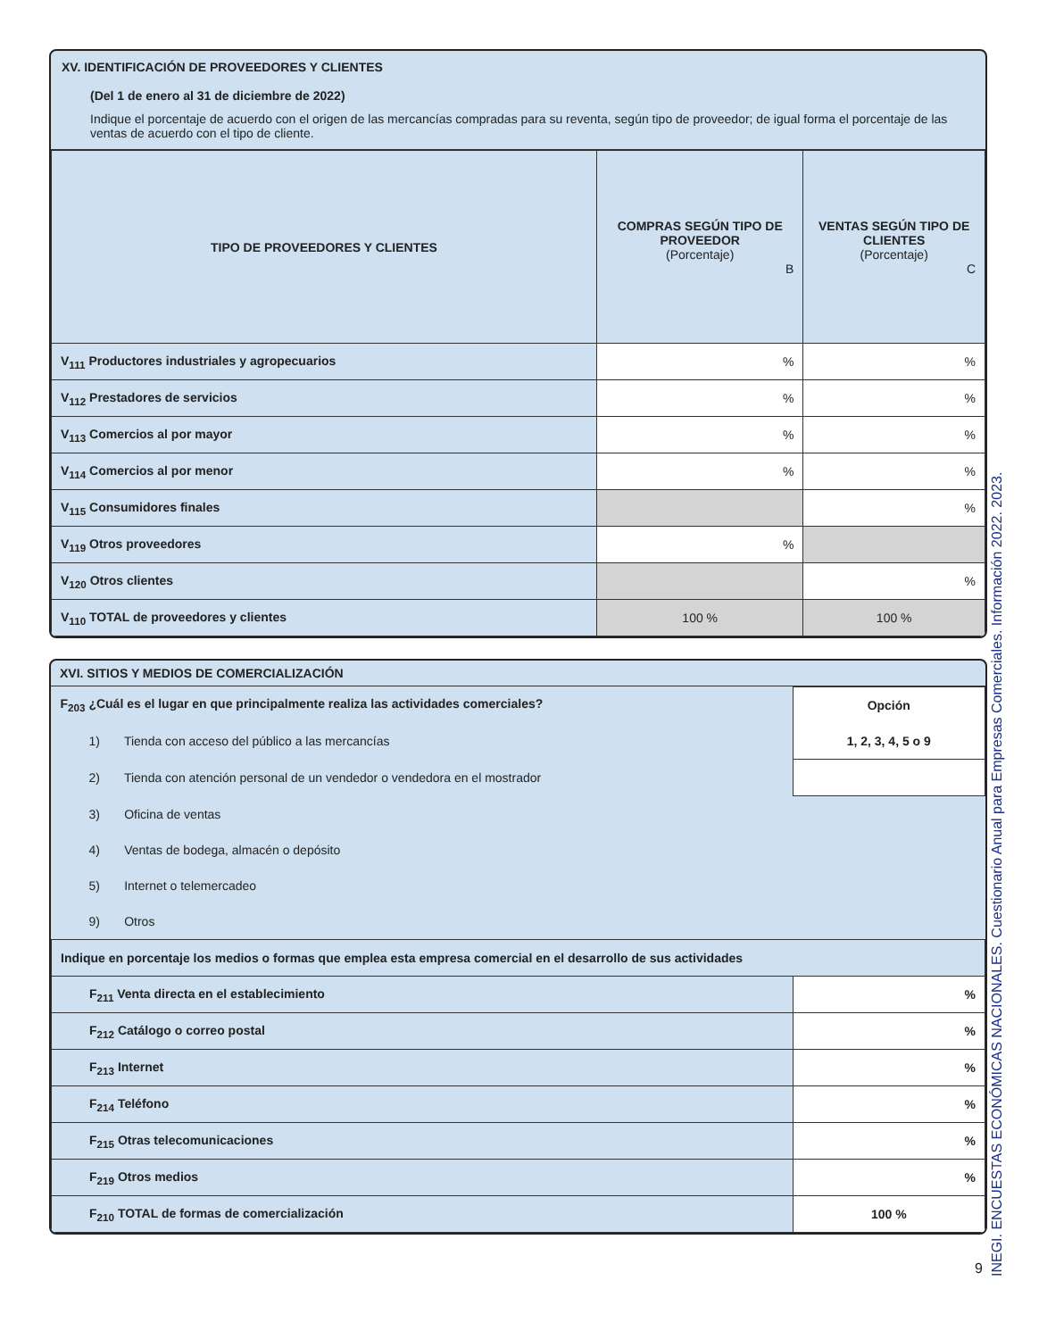XV. IDENTIFICACIÓN DE PROVEEDORES Y CLIENTES
(Del 1 de enero al 31 de diciembre de 2022)
Indique el porcentaje de acuerdo con el origen de las mercancías compradas para su reventa, según tipo de proveedor; de igual forma el porcentaje de las ventas de acuerdo con el tipo de cliente.
| TIPO DE PROVEEDORES Y CLIENTES | COMPRAS SEGÚN TIPO DE PROVEEDOR (Porcentaje) B | VENTAS SEGÚN TIPO DE CLIENTES (Porcentaje) C |
| --- | --- | --- |
| V<sub>111</sub> Productores industriales y agropecuarios | % | % |
| V<sub>112</sub> Prestadores de servicios | % | % |
| V<sub>113</sub> Comercios al por mayor | % | % |
| V<sub>114</sub> Comercios al por menor | % | % |
| V<sub>115</sub> Consumidores finales | | % |
| V<sub>119</sub> Otros proveedores | % | |
| V<sub>120</sub> Otros clientes | | % |
| V<sub>110</sub> TOTAL de proveedores y clientes | 100 % | 100 % |
XVI. SITIOS Y MEDIOS DE COMERCIALIZACIÓN
| F<sub>203</sub> ¿Cuál es el lugar en que principalmente realiza las actividades comerciales? | Opción |
| 1) Tienda con acceso del público a las mercancías | 1, 2, 3, 4, 5 o 9 |
| 2) Tienda con atención personal de un vendedor o vendedora en el mostrador | |
| 3) Oficina de ventas | |
| 4) Ventas de bodega, almacén o depósito | |
| 5) Internet o telemercadeo | |
| 9) Otros | |
| Indique en porcentaje los medios o formas que emplea esta empresa comercial en el desarrollo de sus actividades | |
| F<sub>211</sub> Venta directa en el establecimiento | % |
| F<sub>212</sub> Catálogo o correo postal | % |
| F<sub>213</sub> Internet | % |
| F<sub>214</sub> Teléfono | % |
| F<sub>215</sub> Otras telecomunicaciones | % |
| F<sub>219</sub> Otros medios | % |
| F<sub>210</sub> TOTAL de formas de comercialización | 100 % |
INEGI. ENCUESTAS ECONÓMICAS NACIONALES. Cuestionario Anual para Empresas Comerciales. Información 2022. 2023.
9